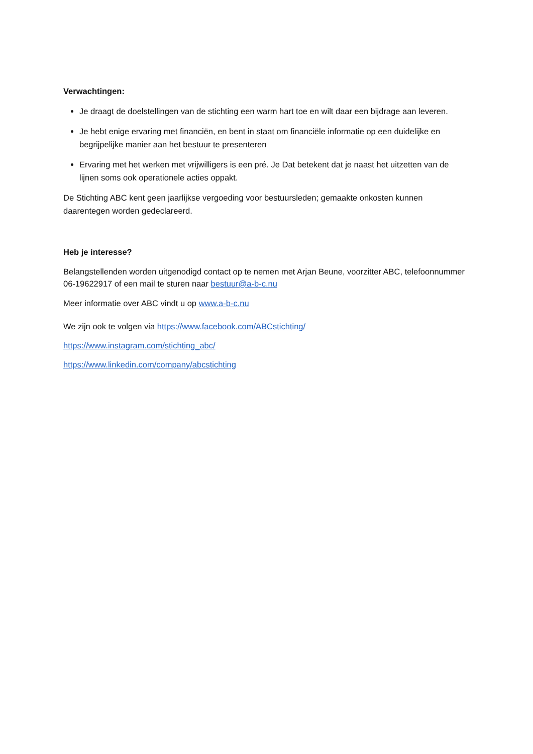Verwachtingen:
Je draagt de doelstellingen van de stichting een warm hart toe en wilt daar een bijdrage aan leveren.
Je hebt enige ervaring met financiën, en bent in staat om financiële informatie op een duidelijke en begrijpelijke manier aan het bestuur te presenteren
Ervaring met het werken met vrijwilligers is een pré. Je Dat betekent dat je naast het uitzetten van de lijnen soms ook operationele acties oppakt.
De Stichting ABC kent geen jaarlijkse vergoeding voor bestuursleden; gemaakte onkosten kunnen daarentegen worden gedeclareerd.
Heb je interesse?
Belangstellenden worden uitgenodigd contact op te nemen met Arjan Beune, voorzitter ABC, telefoonnummer 06-19622917 of een mail te sturen naar bestuur@a-b-c.nu
Meer informatie over ABC vindt u op www.a-b-c.nu
We zijn ook te volgen via https://www.facebook.com/ABCstichting/
https://www.instagram.com/stichting_abc/
https://www.linkedin.com/company/abcstichting